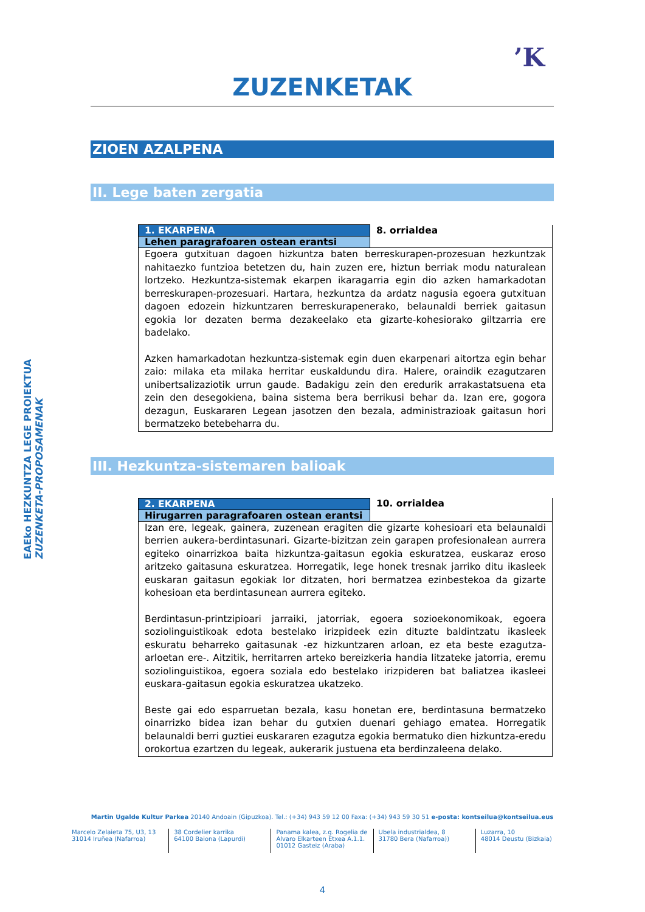’K
EAEko HEZKUNTZA LEGE PROIEKTUA
ZUZENKETA-PROPOSAMENAK
ZUZENKETAK
ZIOEN AZALPENA
II. Lege baten zergatia
| 1. EKARPENA | 8. orrialdea |
| Lehen paragrafoaren ostean erantsi | |
| Egoera gutxituan dagoen hizkuntza baten berreskurapen-prozesuan hezkuntzak nahitaezko funtzioa betetzen du, hain zuzen ere, hiztun berriak modu naturalean lortzeko. Hezkuntza-sistemak ekarpen ikaragarria egin dio azken hamarkadotan berreskurapen-prozesuari. Hartara, hezkuntza da ardatz nagusia egoera gutxituan dagoen edozein hizkuntzaren berreskurapenerako, belaunaldi berriek gaitasun egokia lor dezaten berma dezakeelako eta gizarte-kohesiorako giltzarria ere badelako. Azken hamarkadotan hezkuntza-sistemak egin duen ekarpenari aitortza egin behar zaio: milaka eta milaka herritar euskaldundu dira. Halere, oraindik ezagutzaren unibertsalizaziotik urrun gaude. Badakigu zein den eredurik arrakastatsuena eta zein den desegokiena, baina sistema bera berrikusi behar da. Izan ere, gogora dezagun, Euskararen Legean jasotzen den bezala, administrazioak gaitasun hori bermatzeko betebeharra du. | |
III. Hezkuntza-sistemaren balioak
| 2. EKARPENA | 10. orrialdea |
| Hirugarren paragrafoaren ostean erantsi | |
| Izan ere, legeak, gainera, zuzenean eragiten die gizarte kohesioari eta belaunaldi berrien aukera-berdintasunari. Gizarte-bizitzan zein garapen profesionalean aurrera egiteko oinarrizkoa baita hizkuntza-gaitasun egokia eskuratzea, euskaraz eroso aritzeko gaitasuna eskuratzea. Horregatik, lege honek tresnak jarriko ditu ikasleek euskaran gaitasun egokiak lor ditzaten, hori bermatzea ezinbestekoa da gizarte kohesioan eta berdintasunean aurrera egiteko. Berdintasun-printzipioari jarraiki, jatorriak, egoera sozioekonomikoak, egoera soziolinguistikoak edota bestelako irizpideek ezin dituzte baldintzatu ikasleek eskuratu beharreko gaitasunak -ez hizkuntzaren arloan, ez eta beste ezagutza-arloetan ere-. Aitzitik, herritarren arteko bereizkeria handia litzateke jatorria, eremu soziolinguistikoa, egoera soziala edo bestelako irizpideren bat baliatzea ikasleei euskara-gaitasun egokia eskuratzea ukatzeko. Beste gai edo esparruetan bezala, kasu honetan ere, berdintasuna bermatzeko oinarrizko bidea izan behar du gutxien duenari gehiago ematea. Horregatik belaunaldi berri guztiei euskararen ezagutza egokia bermatuko dien hizkuntza-eredu orokortua ezartzen du legeak, aukerarik justuena eta berdinzaleena delako. | |
Martin Ugalde Kultur Parkea 20140 Andoain (Gipuzkoa). Tel.: (+34) 943 59 12 00 Faxa: (+34) 943 59 30 51 e-posta: kontseilua@kontseilua.eus
Marcelo Zelaieta 75, U3, 13
31014 Iruñea (Nafarroa)
38 Cordelier karrika
64100 Baiona (Lapurdi)
Panama kalea, z.g. Rogelia de Alvaro Elkarteen Etxea A.1.1.
01012 Gasteiz (Araba)
Ubela industrialdea, 8
31780 Bera (Nafarroa))
Luzarra, 10
48014 Deustu (Bizkaia)
4